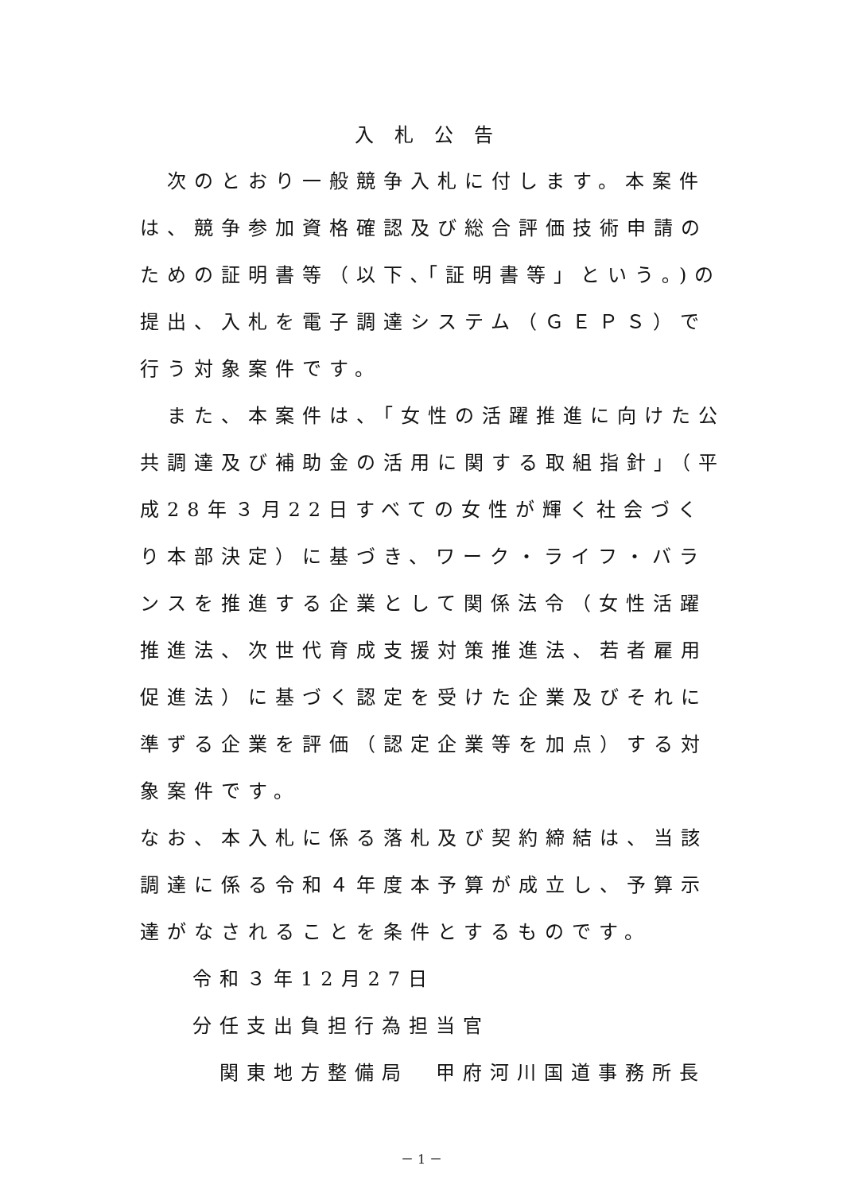入札公告
　次のとおり一般競争入札に付します。本案件は、競争参加資格確認及び総合評価技術申請のための証明書等（以下､｢証明書等」という｡)の提出、入札を電子調達システム（ＧＥＰＳ）で行う対象案件です。
　また、本案件は、「女性の活躍推進に向けた公共調達及び補助金の活用に関する取組指針」（平成28年３月22日すべての女性が輝く社会づくり本部決定）に基づき、ワーク・ライフ・バランスを推進する企業として関係法令（女性活躍推進法、次世代育成支援対策推進法、若者雇用促進法）に基づく認定を受けた企業及びそれに準ずる企業を評価（認定企業等を加点）する対象案件です。
なお、本入札に係る落札及び契約締結は、当該調達に係る令和４年度本予算が成立し、予算示達がなされることを条件とするものです。
令和３年12月27日
分任支出負担行為担当官
関東地方整備局　甲府河川国道事務所長
－ 1 －